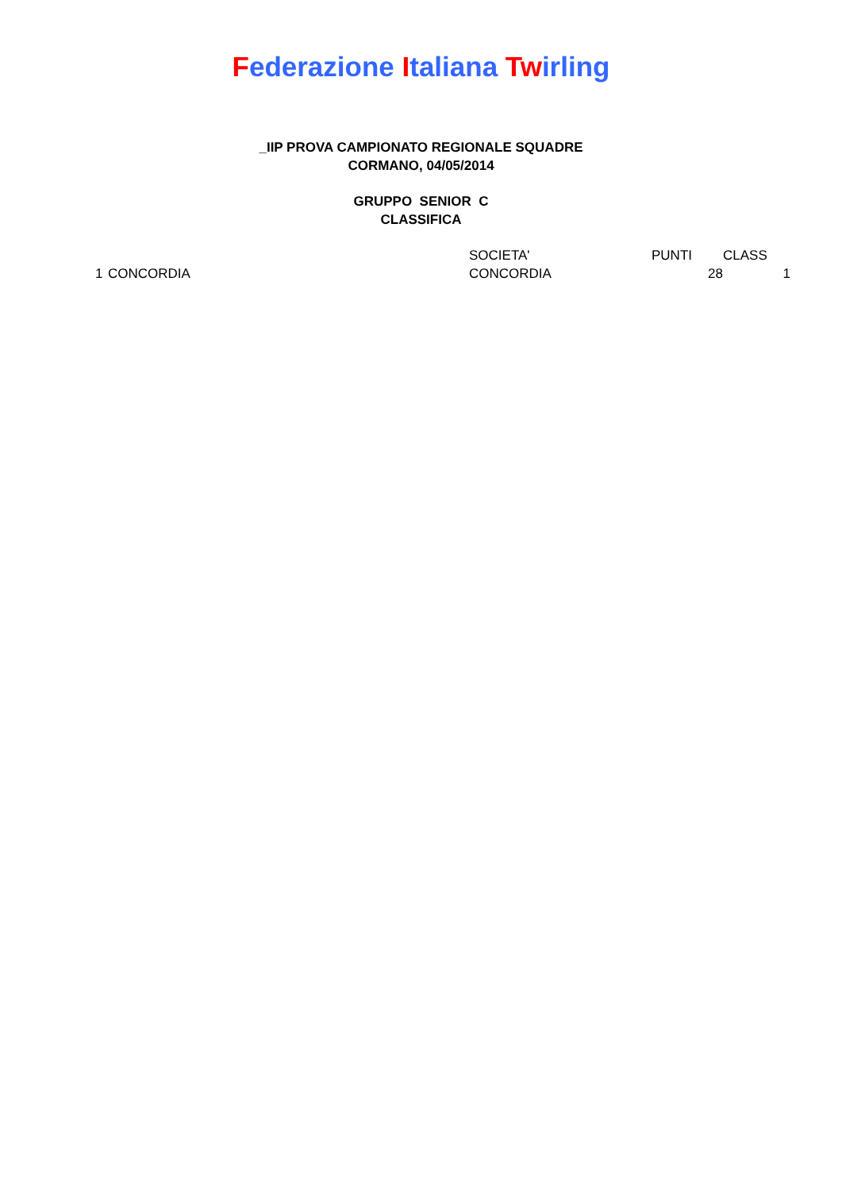Federazione Italiana Twirling
_IIP PROVA CAMPIONATO REGIONALE SQUADRE
CORMANO, 04/05/2014
GRUPPO SENIOR C
CLASSIFICA
| | | SOCIETA' | PUNTI | CLASS |
| --- | --- | --- | --- | --- |
| 1 | CONCORDIA | CONCORDIA | 28 | 1 |